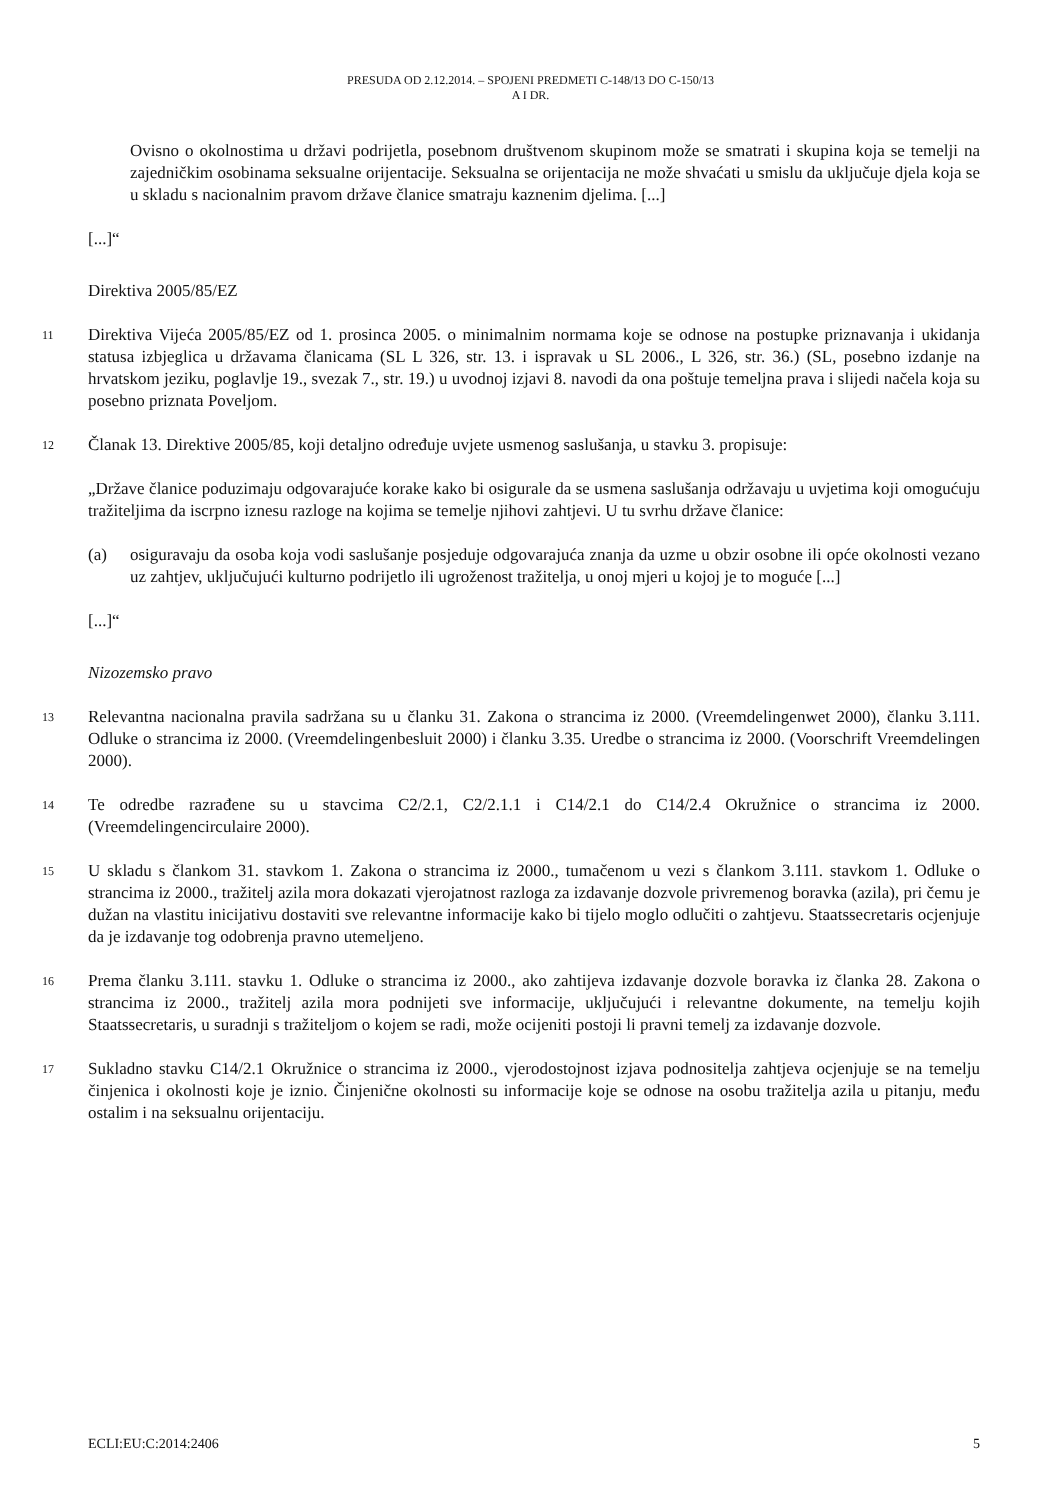PRESUDA OD 2.12.2014. – SPOJENI PREDMETI C-148/13 DO C-150/13
A I DR.
Ovisno o okolnostima u državi podrijetla, posebnom društvenom skupinom može se smatrati i skupina koja se temelji na zajedničkim osobinama seksualne orijentacije. Seksualna se orijentacija ne može shvaćati u smislu da uključuje djela koja se u skladu s nacionalnim pravom države članice smatraju kaznenim djelima. [...]
[...]“
Direktiva 2005/85/EZ
11
Direktiva Vijeća 2005/85/EZ od 1. prosinca 2005. o minimalnim normama koje se odnose na postupke priznavanja i ukidanja statusa izbjeglica u državama članicama (SL L 326, str. 13. i ispravak u SL 2006., L 326, str. 36.) (SL, posebno izdanje na hrvatskom jeziku, poglavlje 19., svezak 7., str. 19.) u uvodnoj izjavi 8. navodi da ona poštuje temeljna prava i slijedi načela koja su posebno priznata Poveljom.
12
Članak 13. Direktive 2005/85, koji detaljno određuje uvjete usmenog saslušanja, u stavku 3. propisuje:
„Države članice poduzimaju odgovarajuće korake kako bi osigurale da se usmena saslušanja održavaju u uvjetima koji omogućuju tražiteljima da iscrpno iznesu razloge na kojima se temelje njihovi zahtjevi. U tu svrhu države članice:
(a) osiguravaju da osoba koja vodi saslušanje posjeduje odgovarajuća znanja da uzme u obzir osobne ili opće okolnosti vezano uz zahtjev, uključujući kulturno podrijetlo ili ugroženost tražitelja, u onoj mjeri u kojoj je to moguće [...]
[...]“
Nizozemsko pravo
13
Relevantna nacionalna pravila sadržana su u članku 31. Zakona o strancima iz 2000. (Vreemdelingenwet 2000), članku 3.111. Odluke o strancima iz 2000. (Vreemdelingenbesluit 2000) i članku 3.35. Uredbe o strancima iz 2000. (Voorschrift Vreemdelingen 2000).
14
Te odredbe razrađene su u stavcima C2/2.1, C2/2.1.1 i C14/2.1 do C14/2.4 Okružnice o strancima iz 2000. (Vreemdelingencirculaire 2000).
15
U skladu s člankom 31. stavkom 1. Zakona o strancima iz 2000., tumačenom u vezi s člankom 3.111. stavkom 1. Odluke o strancima iz 2000., tražitelj azila mora dokazati vjerojatnost razloga za izdavanje dozvole privremenog boravka (azila), pri čemu je dužan na vlastitu inicijativu dostaviti sve relevantne informacije kako bi tijelo moglo odlučiti o zahtjevu. Staatssecretaris ocjenjuje da je izdavanje tog odobrenja pravno utemeljeno.
16
Prema članku 3.111. stavku 1. Odluke o strancima iz 2000., ako zahtijeva izdavanje dozvole boravka iz članka 28. Zakona o strancima iz 2000., tražitelj azila mora podnijeti sve informacije, uključujući i relevantne dokumente, na temelju kojih Staatssecretaris, u suradnji s tražiteljom o kojem se radi, može ocijeniti postoji li pravni temelj za izdavanje dozvole.
17
Sukladno stavku C14/2.1 Okružnice o strancima iz 2000., vjerodostojnost izjava podnositelja zahtjeva ocjenjuje se na temelju činjenica i okolnosti koje je iznio. Činjenične okolnosti su informacije koje se odnose na osobu tražitelja azila u pitanju, među ostalim i na seksualnu orijentaciju.
ECLI:EU:C:2014:2406 5